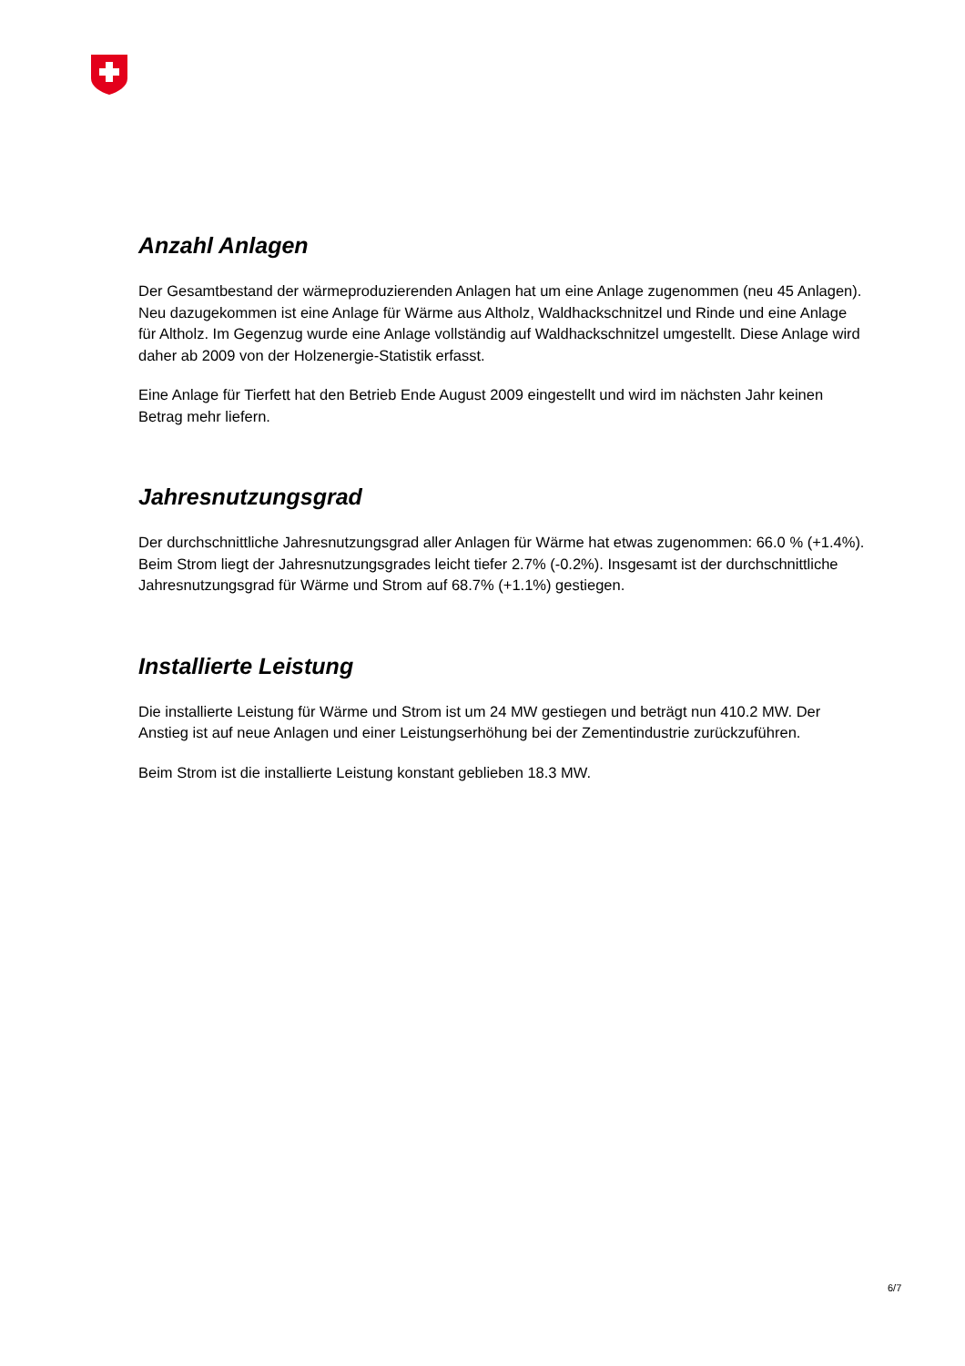Anzahl Anlagen
Der Gesamtbestand der wärmeproduzierenden Anlagen hat um eine Anlage zugenommen (neu 45 Anlagen). Neu dazugekommen ist eine Anlage für Wärme aus Altholz, Waldhackschnitzel und Rinde und eine Anlage für Altholz. Im Gegenzug wurde eine Anlage vollständig auf Waldhackschnitzel umgestellt. Diese Anlage wird daher ab 2009 von der Holzenergie-Statistik erfasst.
Eine Anlage für Tierfett hat den Betrieb Ende August 2009 eingestellt und wird im nächsten Jahr keinen Betrag mehr liefern.
Jahresnutzungsgrad
Der durchschnittliche Jahresnutzungsgrad aller Anlagen für Wärme hat etwas zugenommen: 66.0 % (+1.4%). Beim Strom liegt der Jahresnutzungsgrades leicht tiefer 2.7% (-0.2%). Insgesamt ist der durchschnittliche Jahresnutzungsgrad für Wärme und Strom auf 68.7% (+1.1%) gestiegen.
Installierte Leistung
Die installierte Leistung für Wärme und Strom ist um 24 MW gestiegen und beträgt nun 410.2 MW. Der Anstieg ist auf neue Anlagen und einer Leistungserhöhung bei der Zementindustrie zurückzuführen.
Beim Strom ist die installierte Leistung konstant geblieben 18.3 MW.
6/7